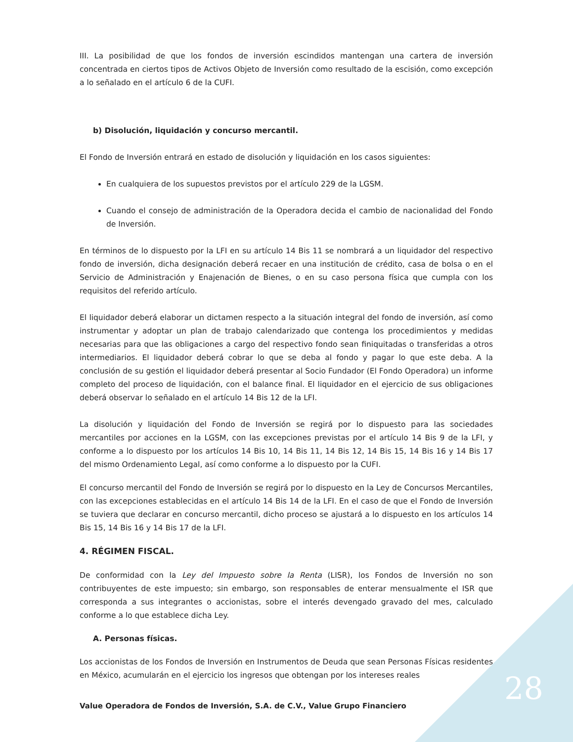III. La posibilidad de que los fondos de inversión escindidos mantengan una cartera de inversión concentrada en ciertos tipos de Activos Objeto de Inversión como resultado de la escisión, como excepción a lo señalado en el artículo 6 de la CUFI.
b) Disolución, liquidación y concurso mercantil.
El Fondo de Inversión entrará en estado de disolución y liquidación en los casos siguientes:
En cualquiera de los supuestos previstos por el artículo 229 de la LGSM.
Cuando el consejo de administración de la Operadora decida el cambio de nacionalidad del Fondo de Inversión.
En términos de lo dispuesto por la LFI en su artículo 14 Bis 11 se nombrará a un liquidador del respectivo fondo de inversión, dicha designación deberá recaer en una institución de crédito, casa de bolsa o en el Servicio de Administración y Enajenación de Bienes, o en su caso persona física que cumpla con los requisitos del referido artículo.
El liquidador deberá elaborar un dictamen respecto a la situación integral del fondo de inversión, así como instrumentar y adoptar un plan de trabajo calendarizado que contenga los procedimientos y medidas necesarias para que las obligaciones a cargo del respectivo fondo sean finiquitadas o transferidas a otros intermediarios. El liquidador deberá cobrar lo que se deba al fondo y pagar lo que este deba. A la conclusión de su gestión el liquidador deberá presentar al Socio Fundador (El Fondo Operadora) un informe completo del proceso de liquidación, con el balance final. El liquidador en el ejercicio de sus obligaciones deberá observar lo señalado en el artículo 14 Bis 12 de la LFI.
La disolución y liquidación del Fondo de Inversión se regirá por lo dispuesto para las sociedades mercantiles por acciones en la LGSM, con las excepciones previstas por el artículo 14 Bis 9 de la LFI, y conforme a lo dispuesto por los artículos 14 Bis 10, 14 Bis 11, 14 Bis 12, 14 Bis 15, 14 Bis 16 y 14 Bis 17 del mismo Ordenamiento Legal, así como conforme a lo dispuesto por la CUFI.
El concurso mercantil del Fondo de Inversión se regirá por lo dispuesto en la Ley de Concursos Mercantiles, con las excepciones establecidas en el artículo 14 Bis 14 de la LFI. En el caso de que el Fondo de Inversión se tuviera que declarar en concurso mercantil, dicho proceso se ajustará a lo dispuesto en los artículos 14 Bis 15, 14 Bis 16 y 14 Bis 17 de la LFI.
4. RÉGIMEN FISCAL.
De conformidad con la Ley del Impuesto sobre la Renta (LISR), los Fondos de Inversión no son contribuyentes de este impuesto; sin embargo, son responsables de enterar mensualmente el ISR que corresponda a sus integrantes o accionistas, sobre el interés devengado gravado del mes, calculado conforme a lo que establece dicha Ley.
A. Personas físicas.
Los accionistas de los Fondos de Inversión en Instrumentos de Deuda que sean Personas Físicas residentes en México, acumularán en el ejercicio los ingresos que obtengan por los intereses reales
28
Value Operadora de Fondos de Inversión, S.A. de C.V., Value Grupo Financiero